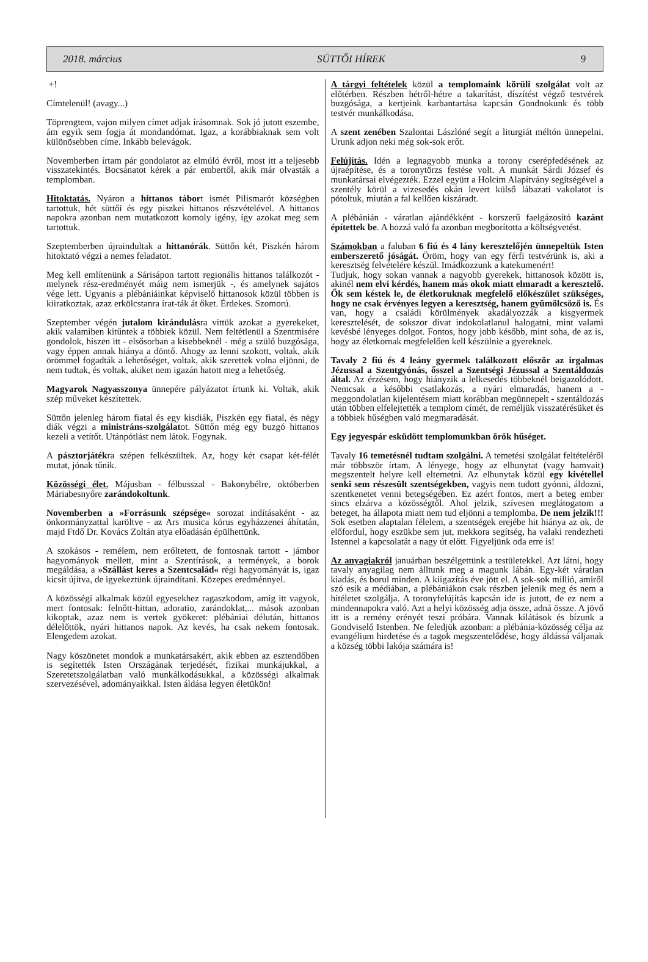2018. március SÜTTŐI HÍREK 9
+!
Címtelenül! (avagy...)
Töprengtem, vajon milyen címet adjak írásomnak. Sok jó jutott eszembe, ám egyik sem fogja át mondandómat. Igaz, a korábbiaknak sem volt különösebben címe. Inkább belevágok.
Novemberben írtam pár gondolatot az elmúló évről, most itt a teljesebb visszatekintés. Bocsánatot kérek a pár embertől, akik már olvasták a templomban.
Hitoktatás. Nyáron a hittanos tábort ismét Pilismarót községben tartottuk, hét süttői és egy piszkei hittanos részvételével. A hittanos napokra azonban nem mutatkozott komoly igény, így azokat meg sem tartottuk.
Szeptemberben újraindultak a hittanórák. Süttőn két, Piszkén három hitoktató végzi a nemes feladatot.
Meg kell említenünk a Sárisápon tartott regionális hittanos találkozót - melynek rész-eredményét máig nem ismerjük -, és amelynek sajátos vége lett. Ugyanis a plébániáinkat képviselő hittanosok közül többen is kiiratkoztak, azaz erkölcstanra írat-ták át őket. Érdekes. Szomorú.
Szeptember végén jutalom kirándulásra vittük azokat a gyerekeket, akik valamiben kitűntek a többiek közül. Nem feltétlenül a Szentmisére gondolok, hiszen itt - elsősorban a kisebbeknél - még a szülő buzgósága, vagy éppen annak hiánya a döntő. Ahogy az lenni szokott, voltak, akik örömmel fogadták a lehetőséget, voltak, akik szerettek volna eljönni, de nem tudtak, és voltak, akiket nem igazán hatott meg a lehetőség.
Magyarok Nagyasszonya ünnepére pályázatot írtunk ki. Voltak, akik szép műveket készítettek.
Süttőn jelenleg három fiatal és egy kisdiák, Piszkén egy fiatal, és négy diák végzi a ministráns-szolgálatot. Süttőn még egy buzgó hittanos kezeli a vetítőt. Utánpótlást nem látok. Fogynak.
A pásztorjátékra szépen felkészültek. Az, hogy két csapat két-félét mutat, jónak tűnik.
Közösségi élet. Májusban - félbusszal - Bakonybélre, októberben Máriabesnyőre zarándokoltunk.
Novemberben a »Forrásunk szépsége« sorozat indításaként - az önkormányzattal karöltve - az Ars musica kórus egyházzenei áhítatán, majd Ftdő Dr. Kovács Zoltán atya előadásán épülhettünk.
A szokásos - remélem, nem erőltetett, de fontosnak tartott - jámbor hagyományok mellett, mint a Szentírások, a termények, a borok megáldása, a »Szállást keres a Szentcsalád« régi hagyományát is, igaz kicsit újítva, de igyekeztünk újraindítani. Közepes eredménnyel.
A közösségi alkalmak közül egyesekhez ragaszkodom, amíg itt vagyok, mert fontosak: felnőtt-hittan, adoratio, zarándoklat,... mások azonban kikoptak, azaz nem is vertek gyökeret: plébániai délután, hittanos délelőttök, nyári hittanos napok. Az kevés, ha csak nekem fontosak. Elengedem azokat.
Nagy köszönetet mondok a munkatársakért, akik ebben az esztendőben is segítették Isten Országának terjedését, fizikai munkájukkal, a Szeretetszolgálatban való munkálkodásukkal, a közösségi alkalmak szervezésével, adományaikkal. Isten áldása legyen életükön!
A tárgyi feltételek közül a templomaink körüli szolgálat volt az előtérben. Részben hétről-hétre a takarítást, díszítést végző testvérek buzgósága, a kertjeink karbantartása kapcsán Gondnokunk és több testvér munkálkodása.
A szent zenében Szalontai Lászlóné segít a liturgiát méltón ünnepelni. Urunk adjon neki még sok-sok erőt.
Felújítás. Idén a legnagyobb munka a torony cserépfedésének az újraépítése, és a toronytörzs festése volt. A munkát Sárdi József és munkatársai elvégezték. Ezzel együtt a Holcim Alapítvány segítségével a szentély körül a vizesedés okán levert külső lábazati vakolatot is pótoltuk, miután a fal kellően kiszáradt.
A plébánián - váratlan ajándékként - korszerű faelgázosító kazánt építettek be. A hozzá való fa azonban megborította a költségvetést.
Számokban a faluban 6 fiú és 4 lány keresztelőjén ünnepeltük Isten emberszerető jóságát. Öröm, hogy van egy férfi testvérünk is, aki a keresztség felvételére készül. Imádkozzunk a katekumenért!
Tudjuk, hogy sokan vannak a nagyobb gyerekek, hittanosok között is, akinél nem elvi kérdés, hanem más okok miatt elmaradt a keresztelő. Ők sem késtek le, de életkoruknak megfelelő előkészület szükséges, hogy ne csak érvényes legyen a keresztség, hanem gyümölcsöző is. És van, hogy a családi körülmények akadályozzák a kisgyermek keresztelését, de sokszor divat indokolatlanul halogatni, mint valami kevésbé lényeges dolgot. Fontos, hogy jobb később, mint soha, de az is, hogy az életkornak megfelelően kell készülnie a gyereknek.
Tavaly 2 fiú és 4 leány gyermek találkozott először az irgalmas Jézussal a Szentgyónás, ősszel a Szentségi Jézussal a Szentáldozás által. Az érzésem, hogy hiányzik a lelkesedés többeknél beigazolódott. Nemcsak a későbbi csatlakozás, a nyári elmaradás, hanem a - meggondolatlan kijelentésem miatt korábban megünnepelt - szentáldozás után többen elfelejtették a templom címét, de reméljük visszatérésüket és a többiek hűségben való megmaradását.
Egy jegyespár esküdött templomunkban örök hűséget.
Tavaly 16 temetésnél tudtam szolgálni. A temetési szolgálat feltételéről már többször írtam. A lényege, hogy az elhunytat (vagy hamvait) megszentelt helyre kell eltemetni. Az elhunytak közül egy kivétellel senki sem részesült szentségekben, vagyis nem tudott gyónni, áldozni, szentkenetet venni betegségében. Ez azért fontos, mert a beteg ember sincs elzárva a közösségtől. Ahol jelzik, szívesen meglátogatom a beteget, ha állapota miatt nem tud eljönni a templomba. De nem jelzik!!! Sok esetben alaptalan félelem, a szentségek erejébe hit hiánya az ok, de előfordul, hogy eszükbe sem jut, mekkora segítség, ha valaki rendezheti Istennel a kapcsolatát a nagy út előtt. Figyeljünk oda erre is!
Az anyagiakról januárban beszélgettünk a testületekkel. Azt látni, hogy tavaly anyagilag nem álltunk meg a magunk lábán. Egy-két váratlan kiadás, és borul minden. A kiigazítás éve jött el. A sok-sok millió, amiről szó esik a médiában, a plébániákon csak részben jelenik meg és nem a hitéletet szolgálja. A toronyfelújítás kapcsán ide is jutott, de ez nem a mindennapokra való. Azt a helyi közösség adja össze, adná össze. A jövő itt is a remény erényét teszi próbára. Vannak kilátások és bízunk a Gondviselő Istenben. Ne feledjük azonban: a plébánia-közösség célja az evangélium hirdetése és a tagok megszentelődése, hogy áldássá váljanak a község többi lakója számára is!